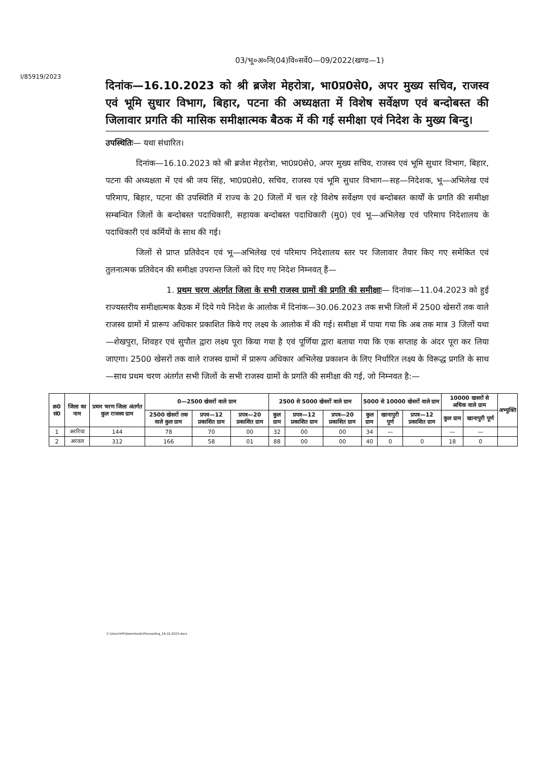03/भू०अ०नि(04)वि०सर्वे0—09/2022(खण्ड—1)
I/85919/2023
दिनांक—16.10.2023 को श्री ब्रजेश मेहरोत्रा, भा0प्र0से0, अपर मुख्य सचिव, राजस्व एवं भूमि सुधार विभाग, बिहार, पटना की अध्यक्षता में विशेष सर्वेक्षण एवं बन्दोबस्त की जिलावार प्रगति की मासिक समीक्षात्मक बैठक में की गई समीक्षा एवं निदेश के मुख्य बिन्दु।
उपस्थितिः— यथा संधारित।
दिनांक—16.10.2023 को श्री ब्रजेश मेहरोत्रा, भा0प्र0से0, अपर मुख्य सचिव, राजस्व एवं भूमि सुधार विभाग, बिहार, पटना की अध्यक्षता में एवं श्री जय सिंह, भा0प्र0से0, सचिव, राजस्व एवं भूमि सुधार विभाग—सह—निदेशक, भू—अभिलेख एवं परिमाप, बिहार, पटना की उपस्थिति में राज्य के 20 जिलों में चल रहे विशेष सर्वेक्षण एवं बन्दोबस्त कार्यों के प्रगति की समीक्षा सम्बन्धित जिलों के बन्दोबस्त पदाधिकारी, सहायक बन्दोबस्त पदाधिकारी (मु0) एवं भू—अभिलेख एवं परिमाप निदेशालय के पदाधिकारी एवं कर्मियों के साथ की गई।
जिलों से प्राप्त प्रतिवेदन एवं भू—अभिलेख एवं परिमाप निदेशालय स्तर पर जिलावार तैयार किए गए समेकित एवं तुलनात्मक प्रतिवेदन की समीक्षा उपरान्त जिलों को दिए गए निदेश निम्नवत् हैं—
1. प्रथम चरण अंतर्गत जिला के सभी राजस्व ग्रामों की प्रगति की समीक्षाः— दिनांक—11.04.2023 को हुई राज्यस्तरीय समीक्षात्मक बैठक में दिये गये निदेश के आलोक में दिनांक—30.06.2023 तक सभी जिलों में 2500 खेसरों तक वाले राजस्व ग्रामों में प्रारूप अधिकार प्रकाशित किये गए लक्ष्य के आलोक में की गई। समीक्षा में पाया गया कि अब तक मात्र 3 जिलों यथा—शेखपुरा, शिवहर एवं सुपौल द्वारा लक्ष्य पूरा किया गया है एवं पूर्णिया द्वारा बताया गया कि एक सप्ताह के अंदर पूरा कर लिया जाएगा। 2500 खेसरों तक वाले राजस्व ग्रामों में प्रारूप अधिकार अभिलेख प्रकाशन के लिए निर्धारित लक्ष्य के विरूद्ध प्रगति के साथ—साथ प्रथम चरण अंतर्गत सभी जिलों के सभी राजस्व ग्रामों के प्रगति की समीक्षा की गई, जो निम्नवत है:—
| क्र0 सं0 | जिला का नाम | प्रथम चरण जिला अंतर्गत कुल राजस्व ग्राम | 0—2500 खेसरों वाले ग्राम | | | 2500 से 5000 खेसरों वाले ग्राम | | | 5000 से 10000 खेसरों वाले ग्राम | | | 10000 खसरों से अधिक वाले ग्राम | | अभ्युक्ति |
| --- | --- | --- | --- | --- | --- | --- | --- | --- | --- | --- | --- | --- | --- | --- |
| | | | 2500 खेसरों तक वाले कुल ग्राम | प्रपत्र—12 प्रकाशित ग्राम | प्रपत्र—20 प्रकाशित ग्राम | कुल ग्राम | प्रपत्र—12 प्रकाशित ग्राम | प्रपत्र—20 प्रकाशित ग्राम | कुल ग्राम | खानापुरी पूर्ण | प्रपत्र—12 प्रकाशित ग्राम | कुल ग्राम | खानापुरी पूर्ण | |
| 1 | अररिया | 144 | 78 | 70 | 00 | 32 | 00 | 00 | 34 | — | | — | — | |
| 2 | अरवल | 312 | 166 | 58 | 01 | 88 | 00 | 00 | 40 | 0 | 0 | 18 | 0 | |
C:\Users\HP\Downloads\Proceeding_16.10.2023.docx